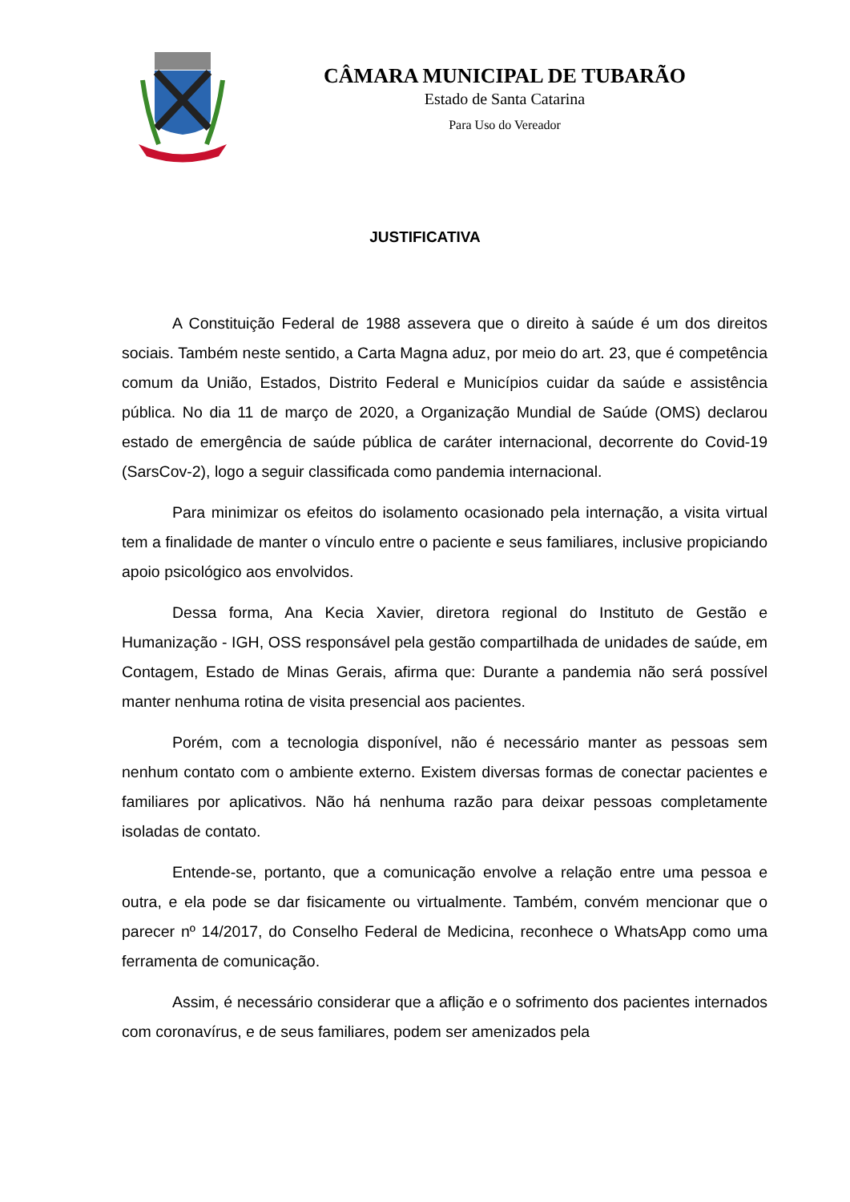CÂMARA MUNICIPAL DE TUBARÃO
Estado de Santa Catarina
Para Uso do Vereador
JUSTIFICATIVA
A Constituição Federal de 1988 assevera que o direito à saúde é um dos direitos sociais. Também neste sentido, a Carta Magna aduz, por meio do art. 23, que é competência comum da União, Estados, Distrito Federal e Municípios cuidar da saúde e assistência pública. No dia 11 de março de 2020, a Organização Mundial de Saúde (OMS) declarou estado de emergência de saúde pública de caráter internacional, decorrente do Covid-19 (SarsCov-2), logo a seguir classificada como pandemia internacional.
Para minimizar os efeitos do isolamento ocasionado pela internação, a visita virtual tem a finalidade de manter o vínculo entre o paciente e seus familiares, inclusive propiciando apoio psicológico aos envolvidos.
Dessa forma, Ana Kecia Xavier, diretora regional do Instituto de Gestão e Humanização - IGH, OSS responsável pela gestão compartilhada de unidades de saúde, em Contagem, Estado de Minas Gerais, afirma que: Durante a pandemia não será possível manter nenhuma rotina de visita presencial aos pacientes.
Porém, com a tecnologia disponível, não é necessário manter as pessoas sem nenhum contato com o ambiente externo. Existem diversas formas de conectar pacientes e familiares por aplicativos. Não há nenhuma razão para deixar pessoas completamente isoladas de contato.
Entende-se, portanto, que a comunicação envolve a relação entre uma pessoa e outra, e ela pode se dar fisicamente ou virtualmente. Também, convém mencionar que o parecer nº 14/2017, do Conselho Federal de Medicina, reconhece o WhatsApp como uma ferramenta de comunicação.
Assim, é necessário considerar que a aflição e o sofrimento dos pacientes internados com coronavírus, e de seus familiares, podem ser amenizados pela